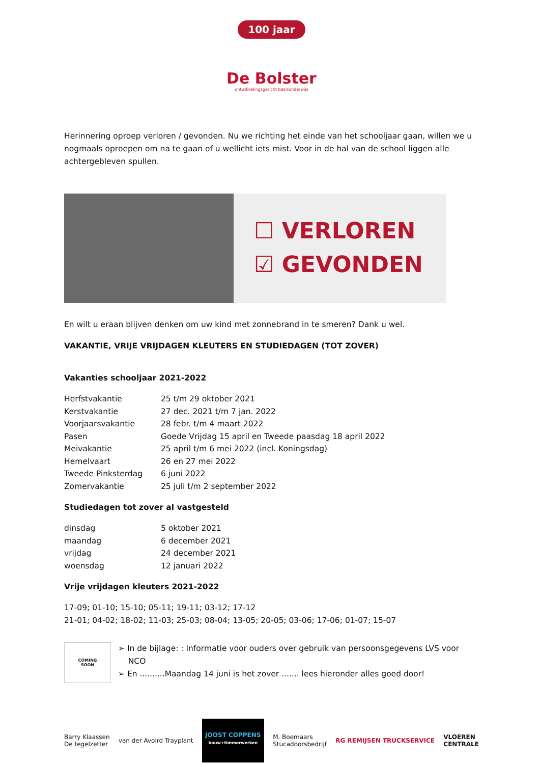100 jaar
De Bolster
ontwikkelingsgericht basisonderwijs
Herinnering oproep verloren / gevonden. Nu we richting het einde van het schooljaar gaan, willen we u nogmaals oproepen om na te gaan of u wellicht iets mist. Voor in de hal van de school liggen alle achtergebleven spullen.
☐ VERLOREN
☑ GEVONDEN
En wilt u eraan blijven denken om uw kind met zonnebrand in te smeren? Dank u wel.
VAKANTIE, VRIJE VRIJDAGEN KLEUTERS EN STUDIEDAGEN (TOT ZOVER)
Vakanties schooljaar 2021-2022
| Herfstvakantie | 25 t/m 29 oktober 2021 |
| Kerstvakantie | 27 dec. 2021 t/m 7 jan. 2022 |
| Voorjaarsvakantie | 28 febr. t/m 4 maart 2022 |
| Pasen | Goede Vrijdag 15 april en Tweede paasdag 18 april 2022 |
| Meivakantie | 25 april t/m 6 mei 2022 (incl. Koningsdag) |
| Hemelvaart | 26 en 27 mei 2022 |
| Tweede Pinksterdag | 6 juni 2022 |
| Zomervakantie | 25 juli t/m 2 september 2022 |
Studiedagen tot zover al vastgesteld
| dinsdag | 5 oktober 2021 |
| maandag | 6 december 2021 |
| vrijdag | 24 december 2021 |
| woensdag | 12 januari 2022 |
Vrije vrijdagen kleuters 2021-2022
17-09; 01-10; 15-10; 05-11; 19-11; 03-12; 17-12
21-01; 04-02; 18-02; 11-03; 25-03; 08-04; 13-05; 20-05; 03-06; 17-06; 01-07; 15-07
COMING
SOON
➢ In de bijlage: : Informatie voor ouders over gebruik van persoonsgegevens LVS voor
NCO
➢ En ..........Maandag 14 juni is het zover ....... lees hieronder alles goed door!
Barry Klaassen
De tegelzetter
van der Avoird Trayplant
JOOST COPPENS
bouw+timmerwerken
M. Boemaars
Stucadoorsbedrijf
RG REMIJSEN TRUCKSERVICE
VLOEREN
CENTRALE